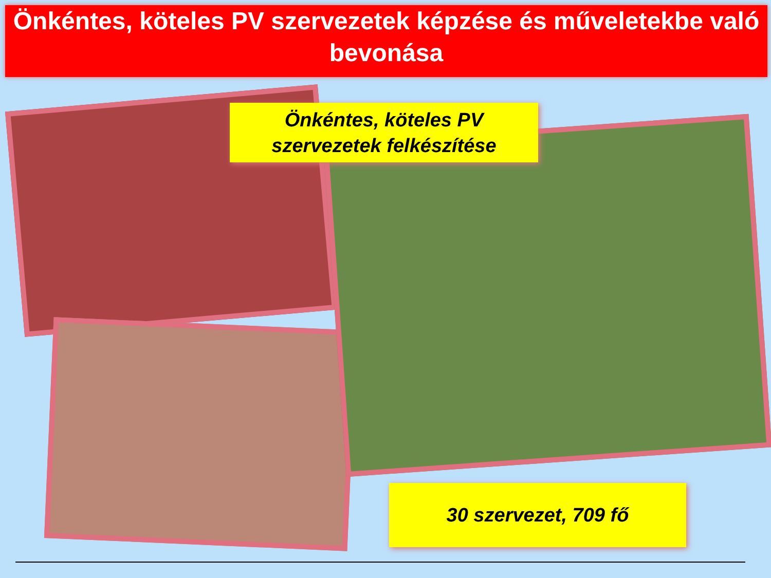Önkéntes, köteles PV szervezetek képzése és műveletekbe való bevonása
Önkéntes, köteles PV szervezetek felkészítése
30 szervezet, 709 fő